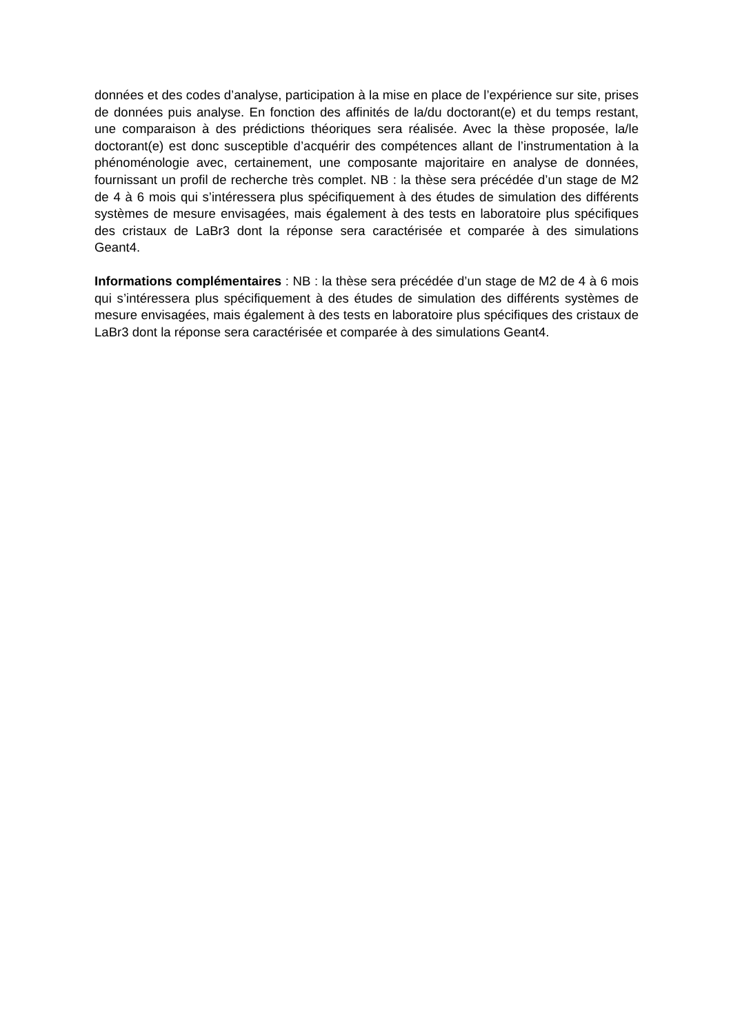données et des codes d’analyse, participation à la mise en place de l’expérience sur site, prises de données puis analyse. En fonction des affinités de la/du doctorant(e) et du temps restant, une comparaison à des prédictions théoriques sera réalisée. Avec la thèse proposée, la/le doctorant(e) est donc susceptible d’acquérir des compétences allant de l’instrumentation à la phénoménologie avec, certainement, une composante majoritaire en analyse de données, fournissant un profil de recherche très complet. NB : la thèse sera précédée d’un stage de M2 de 4 à 6 mois qui s’intéressera plus spécifiquement à des études de simulation des différents systèmes de mesure envisagées, mais également à des tests en laboratoire plus spécifiques des cristaux de LaBr3 dont la réponse sera caractérisée et comparée à des simulations Geant4.
Informations complémentaires : NB : la thèse sera précédée d’un stage de M2 de 4 à 6 mois qui s’intéressera plus spécifiquement à des études de simulation des différents systèmes de mesure envisagées, mais également à des tests en laboratoire plus spécifiques des cristaux de LaBr3 dont la réponse sera caractérisée et comparée à des simulations Geant4.